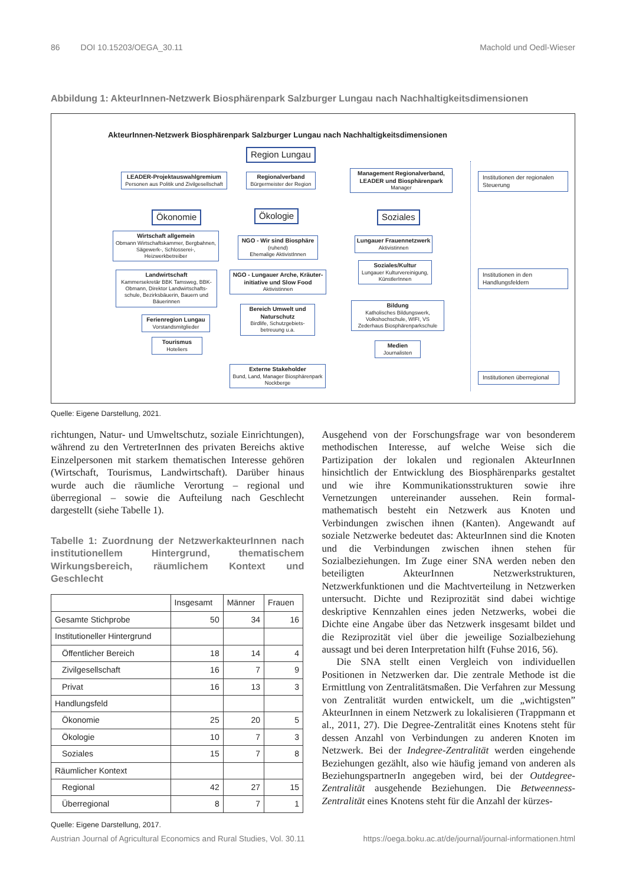86 DOI 10.15203/OEGA_30.11 Machold und Oedl-Wieser
Abbildung 1: AkteurInnen-Netzwerk Biosphärenpark Salzburger Lungau nach Nachhaltigkeitsdimensionen
AkteurInnen-Netzwerk Biosphärenpark Salzburger Lungau nach Nachhaltigkeitsdimensionen
Region Lungau
LEADER-Projektauswahlgremium
Personen aus Politik und Zivilgesellschaft
Regionalverband
Bürgermeister der Region
Management Regionalverband, LEADER und Biosphärenpark
Manager
Institutionen der regionalen Steuerung
Ökonomie Ökologie Soziales
Wirtschaft allgemein
Obmann Wirtschaftskammer, Bergbahnen, Sägewerk-, Schlosserei-, Heizwerkbetreiber
NGO - Wir sind Biosphäre
(ruhend)
Ehemalige AktivistInnen
Lungauer Frauennetzwerk
Aktivistinnen
Landwirtschaft
Kammersekretär BBK Tamsweg, BBK-Obmann, Direktor Landwirtschafts-schule, Bezirksbäuerin, Bauern und Bäuerinnen
NGO - Lungauer Arche, Kräuter-initiative und Slow Food
Aktivistinnen
Soziales/Kultur
Lungauer Kulturvereinigung, KünstlerInnen
Institutionen in den Handlungsfeldern
Bereich Umwelt und Naturschutz
Birdlife, Schutzgebiets-betreuung u.a.
Bildung
Katholisches Bildungswerk, Volkshochschule, WIFI, VS Zederhaus Biosphärenparkschule
Ferienregion Lungau
Vorstandsmitglieder
Tourismus
Hoteliers
Medien
Journalisten
Externe Stakeholder
Bund, Land, Manager Biosphärenpark Nockberge
Institutionen überregional
Quelle: Eigene Darstellung, 2021.
richtungen, Natur- und Umweltschutz, soziale Einrichtungen), während zu den VertreterInnen des privaten Bereichs aktive Einzelpersonen mit starkem thematischen Interesse gehören (Wirtschaft, Tourismus, Landwirtschaft). Darüber hinaus wurde auch die räumliche Verortung – regional und überregional – sowie die Aufteilung nach Geschlecht dargestellt (siehe Tabelle 1).
Tabelle 1: Zuordnung der NetzwerkakteurInnen nach institutionellem Hintergrund, thematischem Wirkungsbereich, räumlichem Kontext und Geschlecht
| | Insgesamt | Männer | Frauen |
| --- | --- | --- | --- |
| Gesamte Stichprobe | 50 | 34 | 16 |
| Institutioneller Hintergrund | | | |
| Öffentlicher Bereich | 18 | 14 | 4 |
| Zivilgesellschaft | 16 | 7 | 9 |
| Privat | 16 | 13 | 3 |
| Handlungsfeld | | | |
| Ökonomie | 25 | 20 | 5 |
| Ökologie | 10 | 7 | 3 |
| Soziales | 15 | 7 | 8 |
| Räumlicher Kontext | | | |
| Regional | 42 | 27 | 15 |
| Überregional | 8 | 7 | 1 |
Quelle: Eigene Darstellung, 2017.
Ausgehend von der Forschungsfrage war von besonderem methodischen Interesse, auf welche Weise sich die Partizipation der lokalen und regionalen AkteurInnen hinsichtlich der Entwicklung des Biosphärenparks gestaltet und wie ihre Kommunikationsstrukturen sowie ihre Vernetzungen untereinander aussehen. Rein formal-mathematisch besteht ein Netzwerk aus Knoten und Verbindungen zwischen ihnen (Kanten). Angewandt auf soziale Netzwerke bedeutet das: AkteurInnen sind die Knoten und die Verbindungen zwischen ihnen stehen für Sozialbeziehungen. Im Zuge einer SNA werden neben den beteiligten AkteurInnen Netzwerkstrukturen, Netzwerkfunktionen und die Machtverteilung in Netzwerken untersucht. Dichte und Reziprozität sind dabei wichtige deskriptive Kennzahlen eines jeden Netzwerks, wobei die Dichte eine Angabe über das Netzwerk insgesamt bildet und die Reziprozität viel über die jeweilige Sozialbeziehung aussagt und bei deren Interpretation hilft (Fuhse 2016, 56).
Die SNA stellt einen Vergleich von individuellen Positionen in Netzwerken dar. Die zentrale Methode ist die Ermittlung von Zentralitätsmaßen. Die Verfahren zur Messung von Zentralität wurden entwickelt, um die „wichtigsten” AkteurInnen in einem Netzwerk zu lokalisieren (Trappmann et al., 2011, 27). Die Degree-Zentralität eines Knotens steht für dessen Anzahl von Verbindungen zu anderen Knoten im Netzwerk. Bei der Indegree-Zentralität werden eingehende Beziehungen gezählt, also wie häufig jemand von anderen als BeziehungspartnerIn angegeben wird, bei der Outdegree-Zentralität ausgehende Beziehungen. Die Betweenness-Zentralität eines Knotens steht für die Anzahl der kürzes-
Austrian Journal of Agricultural Economics and Rural Studies, Vol. 30.11 https://oega.boku.ac.at/de/journal/journal-informationen.html